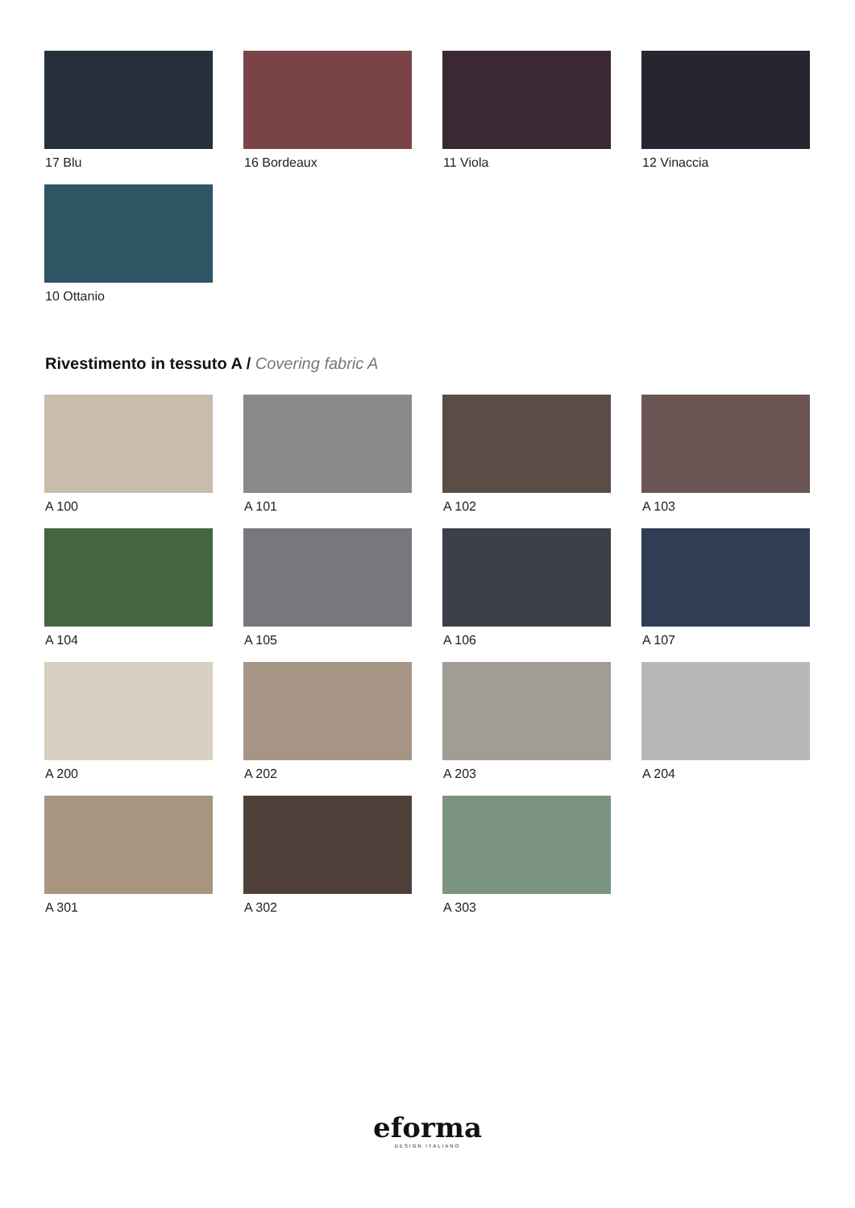17 Blu
16 Bordeaux
11 Viola
12 Vinaccia
10 Ottanio
Rivestimento in tessuto A / Covering fabric A
A 100
A 101
A 102
A 103
A 104
A 105
A 106
A 107
A 200
A 202
A 203
A 204
A 301
A 302
A 303
eforma
DESIGN ITALIANO